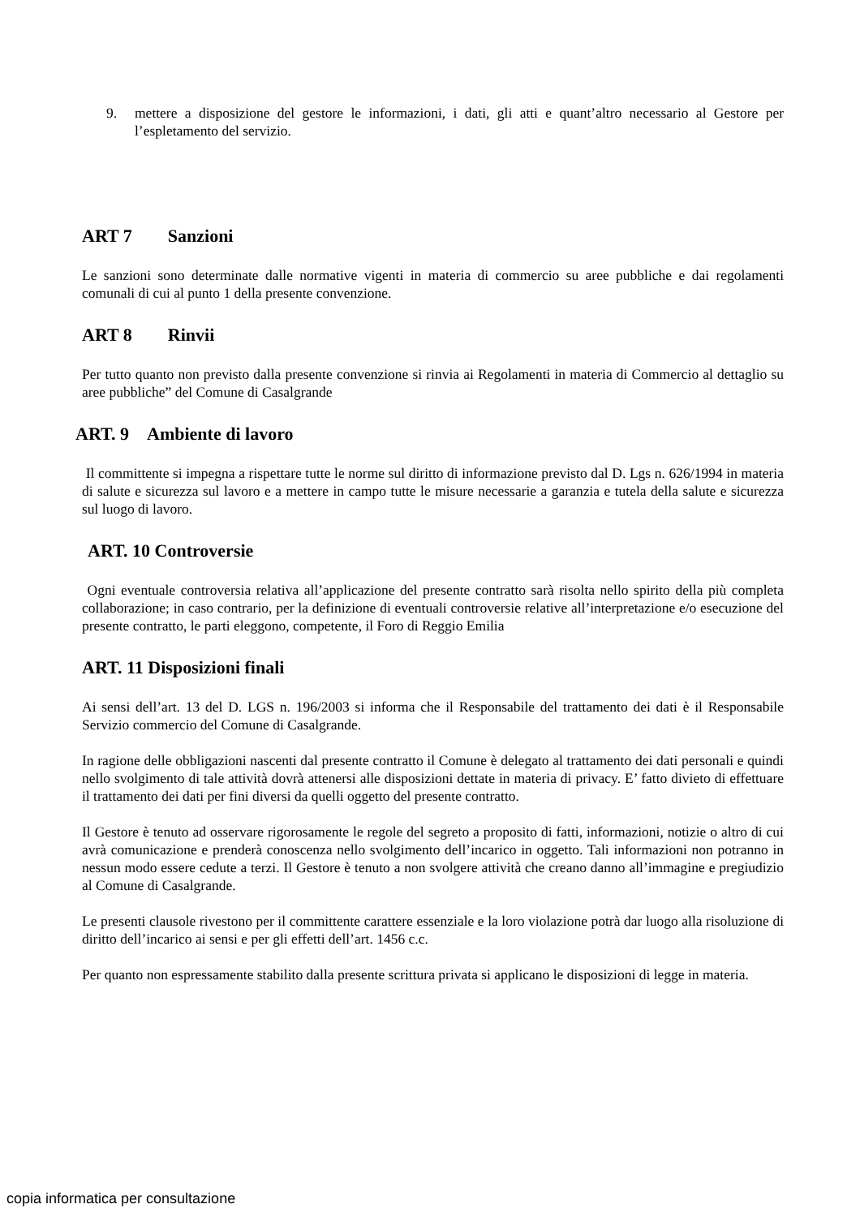9. mettere a disposizione del gestore le informazioni, i dati, gli atti e quant’altro necessario al Gestore per l’espletamento del servizio.
ART 7 Sanzioni
Le sanzioni sono determinate dalle normative vigenti in materia di commercio su aree pubbliche e dai regolamenti comunali di cui al punto 1 della presente convenzione.
ART 8 Rinvii
Per tutto quanto non previsto dalla presente convenzione si rinvia ai Regolamenti in materia di Commercio al dettaglio su aree pubbliche” del Comune di Casalgrande
ART. 9 Ambiente di lavoro
Il committente si impegna a rispettare tutte le norme sul diritto di informazione previsto dal D. Lgs n. 626/1994 in materia di salute e sicurezza sul lavoro e a mettere in campo tutte le misure necessarie a garanzia e tutela della salute e sicurezza sul luogo di lavoro.
ART. 10 Controversie
Ogni eventuale controversia relativa all’applicazione del presente contratto sarà risolta nello spirito della più completa collaborazione; in caso contrario, per la definizione di eventuali controversie relative all’interpretazione e/o esecuzione del presente contratto, le parti eleggono, competente, il Foro di Reggio Emilia
ART. 11 Disposizioni finali
Ai sensi dell’art. 13 del D. LGS n. 196/2003 si informa che il Responsabile del trattamento dei dati è il Responsabile Servizio commercio del Comune di Casalgrande.
In ragione delle obbligazioni nascenti dal presente contratto il Comune è delegato al trattamento dei dati personali e quindi nello svolgimento di tale attività dovrà attenersi alle disposizioni dettate in materia di privacy. E’ fatto divieto di effettuare il trattamento dei dati per fini diversi da quelli oggetto del presente contratto.
Il Gestore è tenuto ad osservare rigorosamente le regole del segreto a proposito di fatti, informazioni, notizie o altro di cui avrà comunicazione e prenderà conoscenza nello svolgimento dell’incarico in oggetto. Tali informazioni non potranno in nessun modo essere cedute a terzi. Il Gestore è tenuto a non svolgere attività che creano danno all’immagine e pregiudizio al Comune di Casalgrande.
Le presenti clausole rivestono per il committente carattere essenziale e la loro violazione potrà dar luogo alla risoluzione di diritto dell’incarico ai sensi e per gli effetti dell’art. 1456 c.c.
Per quanto non espressamente stabilito dalla presente scrittura privata si applicano le disposizioni di legge in materia.
copia informatica per consultazione